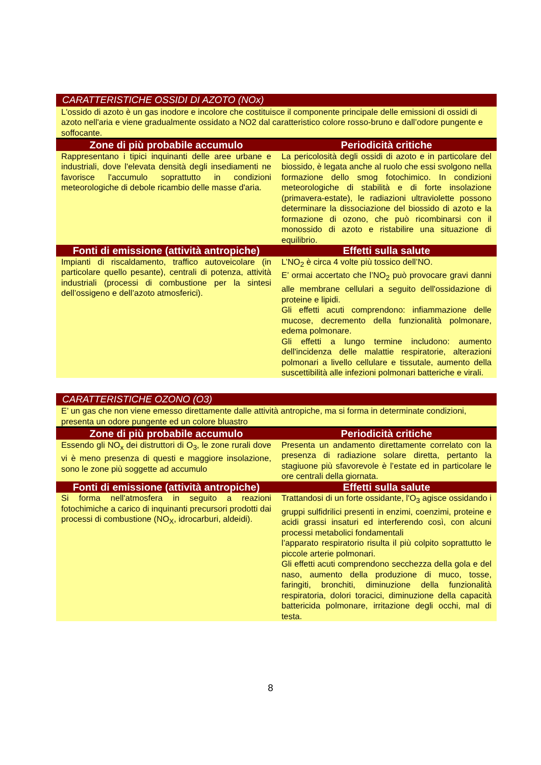| CARATTERISTICHE OSSIDI DI AZOTO (NOx) | |
| L'ossido di azoto è un gas inodore e incolore che costituisce il componente principale delle emissioni di ossidi di azoto nell'aria e viene gradualmente ossidato a NO2 dal caratteristico colore rosso-bruno e dall’odore pungente e soffocante. | |
| Zone di più probabile accumulo | Periodicità critiche |
| Rappresentano i tipici inquinanti delle aree urbane e industriali, dove l'elevata densità degli insediamenti ne favorisce l'accumulo soprattutto in condizioni meteorologiche di debole ricambio delle masse d'aria. | La pericolosità degli ossidi di azoto e in particolare del biossido, è legata anche al ruolo che essi svolgono nella formazione dello smog fotochimico. In condizioni meteorologiche di stabilità e di forte insolazione (primavera-estate), le radiazioni ultraviolette possono determinare la dissociazione del biossido di azoto e la formazione di ozono, che può ricombinarsi con il monossido di azoto e ristabilire una situazione di equilibrio. |
| Fonti di emissione (attività antropiche) | Effetti sulla salute |
| Impianti di riscaldamento, traffico autoveicolare (in particolare quello pesante), centrali di potenza, attività industriali (processi di combustione per la sintesi dell’ossigeno e dell’azoto atmosferici). | L’NO<sub>2</sub> è circa 4 volte più tossico dell’NO. E’ ormai accertato che l’NO<sub>2</sub> può provocare gravi danni alle membrane cellulari a seguito dell'ossidazione di proteine e lipidi. Gli effetti acuti comprendono: infiammazione delle mucose, decremento della funzionalità polmonare, edema polmonare. Gli effetti a lungo termine includono: aumento dell'incidenza delle malattie respiratorie, alterazioni polmonari a livello cellulare e tissutale, aumento della suscettibilità alle infezioni polmonari batteriche e virali. |
| CARATTERISTICHE OZONO (O3) | |
| E’ un gas che non viene emesso direttamente dalle attività antropiche, ma si forma in determinate condizioni, presenta un odore pungente ed un colore bluastro | |
| Zone di più probabile accumulo | Periodicità critiche |
| Essendo gli NO<sub>x</sub> dei distruttori di O<sub>3</sub>, le zone rurali dove vi è meno presenza di questi e maggiore insolazione, sono le zone più soggette ad accumulo | Presenta un andamento direttamente correlato con la presenza di radiazione solare diretta, pertanto la stagiuone più sfavorevole è l’estate ed in particolare le ore centrali della giornata. |
| Fonti di emissione (attività antropiche) | Effetti sulla salute |
| Si forma nell'atmosfera in seguito a reazioni fotochimiche a carico di inquinanti precursori prodotti dai processi di combustione (NO<sub>X</sub>, idrocarburi, aldeidi). | Trattandosi di un forte ossidante, l'O<sub>3</sub> agisce ossidando i gruppi sulfidrilici presenti in enzimi, coenzimi, proteine e acidi grassi insaturi ed interferendo così, con alcuni processi metabolici fondamentali l’apparato respiratorio risulta il più colpito soprattutto le piccole arterie polmonari. Gli effetti acuti comprendono secchezza della gola e del naso, aumento della produzione di muco, tosse, faringiti, bronchiti, diminuzione della funzionalità respiratoria, dolori toracici, diminuzione della capacità battericida polmonare, irritazione degli occhi, mal di testa. |
8